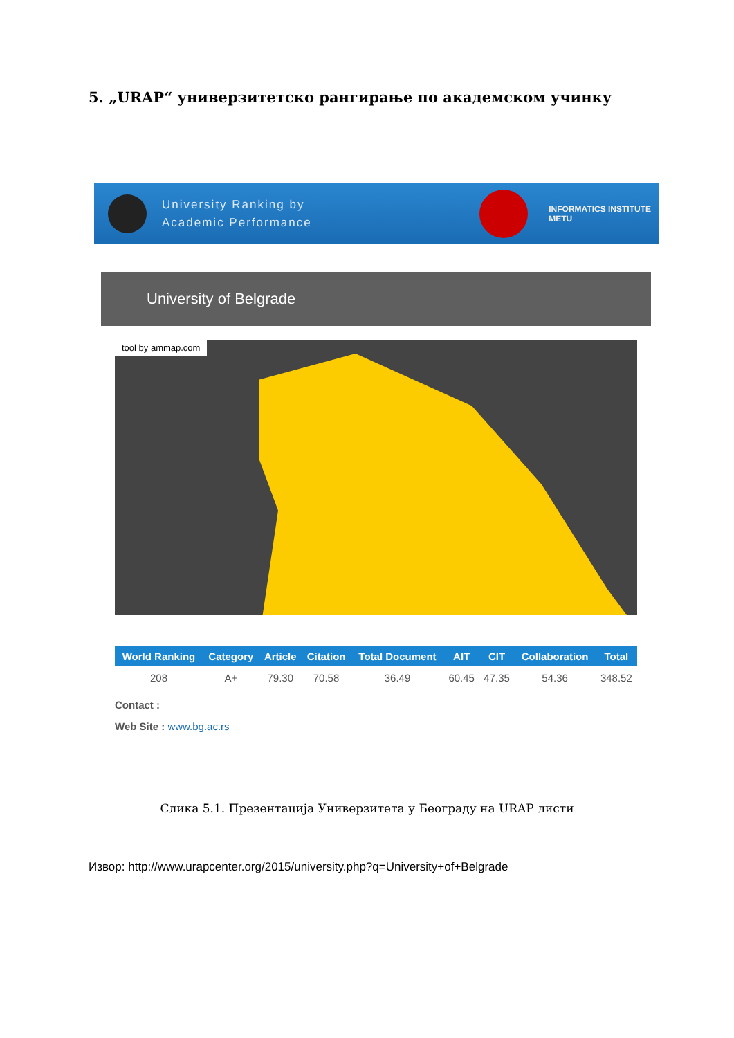5. „URAP“ универзитетско рангирање по академском учинку
University Ranking by
Academic Performance
INFORMATICS INSTITUTE
METU
University of Belgrade
tool by ammap.com
| World Ranking | Category | Article | Citation | Total Document | AIT | CIT | Collaboration | Total |
| --- | --- | --- | --- | --- | --- | --- | --- | --- |
| 208 | A+ | 79.30 | 70.58 | 36.49 | 60.45 | 47.35 | 54.36 | 348.52 |
Contact :
Web Site : www.bg.ac.rs
Слика 5.1. Презентација Универзитета у Београду на URAP листи
Извор: http://www.urapcenter.org/2015/university.php?q=University+of+Belgrade